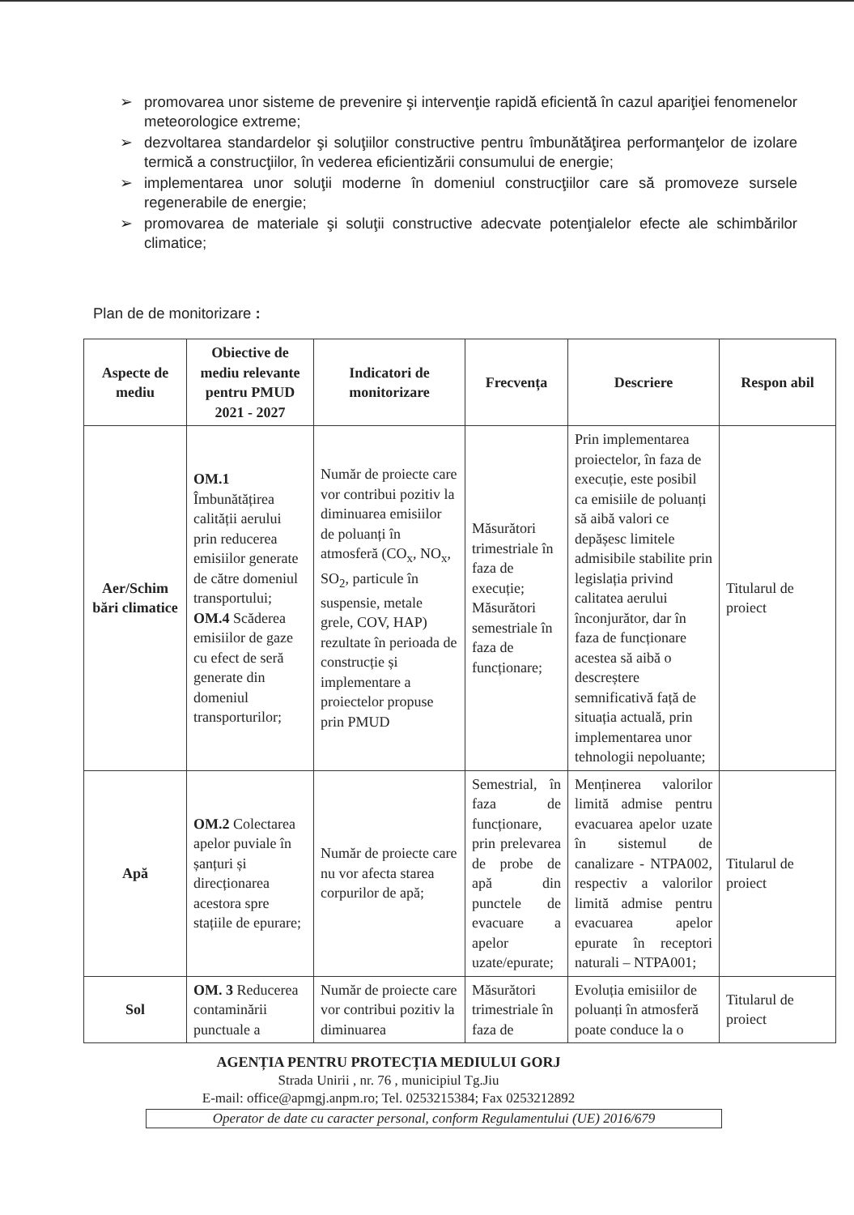➢ promovarea unor sisteme de prevenire şi intervenţie rapidă eficientă în cazul apariţiei fenomenelor meteorologice extreme;
➢ dezvoltarea standardelor şi soluţiilor constructive pentru îmbunătăţirea performanţelor de izolare termică a construcţiilor, în vederea eficientizării consumului de energie;
➢ implementarea unor soluţii moderne în domeniul construcţiilor care să promoveze sursele regenerabile de energie;
➢ promovarea de materiale şi soluţii constructive adecvate potenţialelor efecte ale schimbărilor climatice;
Plan de de monitorizare :
| Aspecte de mediu | Obiective de mediu relevante pentru PMUD 2021 - 2027 | Indicatori de monitorizare | Frecvența | Descriere | Respon abil |
| --- | --- | --- | --- | --- | --- |
| Aer/Schim bări climatice | OM.1 Îmbunătățirea calității aerului prin reducerea emisiilor generate de către domeniul transportului; OM.4 Scăderea emisiilor de gaze cu efect de seră generate din domeniul transporturilor; | Număr de proiecte care vor contribui pozitiv la diminuarea emisiilor de poluanți în atmosferă (CO<sub>x</sub>, NO<sub>x</sub>, SO<sub>2</sub>, particule în suspensie, metale grele, COV, HAP) rezultate în perioada de construcție și implementare a proiectelor propuse prin PMUD | Măsurători trimestriale în faza de execuție; Măsurători semestriale în faza de funcționare; | Prin implementarea proiectelor, în faza de execuție, este posibil ca emisiile de poluanți să aibă valori ce depășesc limitele admisibile stabilite prin legislația privind calitatea aerului înconjurător, dar în faza de funcționare acestea să aibă o descreștere semnificativă față de situația actuală, prin implementarea unor tehnologii nepoluante; | Titularul de proiect |
| Apă | OM.2 Colectarea apelor puviale în șanțuri și direcționarea acestora spre stațiile de epurare; | Număr de proiecte care nu vor afecta starea corpurilor de apă; | Semestrial, în faza de funcționare, prin prelevarea de probe de apă din punctele de evacuare a apelor uzate/epurate; | Menținerea valorilor limită admise pentru evacuarea apelor uzate în sistemul de canalizare - NTPA002, respectiv a valorilor limită admise pentru evacuarea apelor epurate în receptori naturali – NTPA001; | Titularul de proiect |
| Sol | OM. 3 Reducerea contaminării punctuale a | Număr de proiecte care vor contribui pozitiv la diminuarea | Măsurători trimestriale în faza de | Evoluția emisiilor de poluanți în atmosferă poate conduce la o | Titularul de proiect |
AGENȚIA PENTRU PROTECȚIA MEDIULUI GORJ
Strada Unirii , nr. 76 , municipiul Tg.Jiu
E-mail: office@apmgj.anpm.ro; Tel. 0253215384; Fax 0253212892
Operator de date cu caracter personal, conform Regulamentului (UE) 2016/679